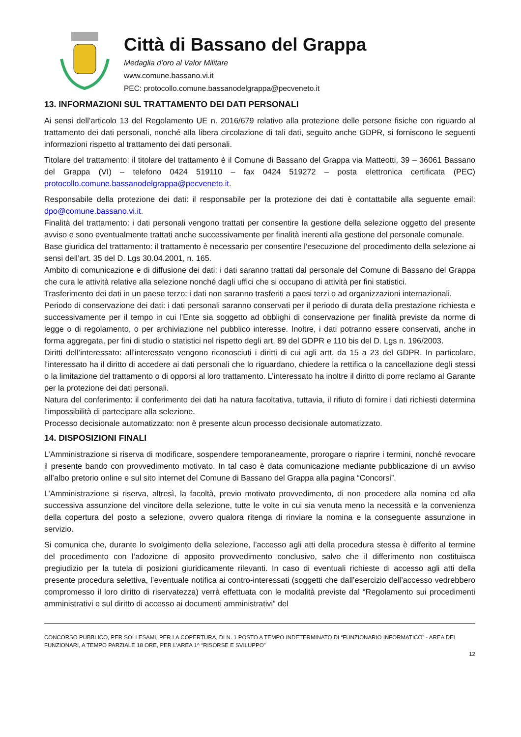Città di Bassano del Grappa
Medaglia d’oro al Valor Militare
www.comune.bassano.vi.it
PEC: protocollo.comune.bassanodelgrappa@pecveneto.it
13. INFORMAZIONI SUL TRATTAMENTO DEI DATI PERSONALI
Ai sensi dell’articolo 13 del Regolamento UE n. 2016/679 relativo alla protezione delle persone fisiche con riguardo al trattamento dei dati personali, nonché alla libera circolazione di tali dati, seguito anche GDPR, si forniscono le seguenti informazioni rispetto al trattamento dei dati personali.
Titolare del trattamento: il titolare del trattamento è il Comune di Bassano del Grappa via Matteotti, 39 – 36061 Bassano del Grappa (VI) – telefono 0424 519110 – fax 0424 519272 – posta elettronica certificata (PEC) protocollo.comune.bassanodelgrappa@pecveneto.it.
Responsabile della protezione dei dati: il responsabile per la protezione dei dati è contattabile alla seguente email: dpo@comune.bassano.vi.it.
Finalità del trattamento: i dati personali vengono trattati per consentire la gestione della selezione oggetto del presente avviso e sono eventualmente trattati anche successivamente per finalità inerenti alla gestione del personale comunale.
Base giuridica del trattamento: il trattamento è necessario per consentire l’esecuzione del procedimento della selezione ai sensi dell’art. 35 del D. Lgs 30.04.2001, n. 165.
Ambito di comunicazione e di diffusione dei dati: i dati saranno trattati dal personale del Comune di Bassano del Grappa che cura le attività relative alla selezione nonché dagli uffici che si occupano di attività per fini statistici.
Trasferimento dei dati in un paese terzo: i dati non saranno trasferiti a paesi terzi o ad organizzazioni internazionali.
Periodo di conservazione dei dati: i dati personali saranno conservati per il periodo di durata della prestazione richiesta e successivamente per il tempo in cui l’Ente sia soggetto ad obblighi di conservazione per finalità previste da norme di legge o di regolamento, o per archiviazione nel pubblico interesse. Inoltre, i dati potranno essere conservati, anche in forma aggregata, per fini di studio o statistici nel rispetto degli art. 89 del GDPR e 110 bis del D. Lgs n. 196/2003.
Diritti dell’interessato: all'interessato vengono riconosciuti i diritti di cui agli artt. da 15 a 23 del GDPR. In particolare, l’interessato ha il diritto di accedere ai dati personali che lo riguardano, chiedere la rettifica o la cancellazione degli stessi o la limitazione del trattamento o di opporsi al loro trattamento. L’interessato ha inoltre il diritto di porre reclamo al Garante per la protezione dei dati personali.
Natura del conferimento: il conferimento dei dati ha natura facoltativa, tuttavia, il rifiuto di fornire i dati richiesti determina l’impossibilità di partecipare alla selezione.
Processo decisionale automatizzato: non è presente alcun processo decisionale automatizzato.
14. DISPOSIZIONI FINALI
L’Amministrazione si riserva di modificare, sospendere temporaneamente, prorogare o riaprire i termini, nonché revocare il presente bando con provvedimento motivato. In tal caso è data comunicazione mediante pubblicazione di un avviso all’albo pretorio online e sul sito internet del Comune di Bassano del Grappa alla pagina “Concorsi”.
L’Amministrazione si riserva, altresì, la facoltà, previo motivato provvedimento, di non procedere alla nomina ed alla successiva assunzione del vincitore della selezione, tutte le volte in cui sia venuta meno la necessità e la convenienza della copertura del posto a selezione, ovvero qualora ritenga di rinviare la nomina e la conseguente assunzione in servizio.
Si comunica che, durante lo svolgimento della selezione, l’accesso agli atti della procedura stessa è differito al termine del procedimento con l’adozione di apposito provvedimento conclusivo, salvo che il differimento non costituisca pregiudizio per la tutela di posizioni giuridicamente rilevanti. In caso di eventuali richieste di accesso agli atti della presente procedura selettiva, l’eventuale notifica ai contro-interessati (soggetti che dall’esercizio dell’accesso vedrebbero compromesso il loro diritto di riservatezza) verrà effettuata con le modalità previste dal “Regolamento sui procedimenti amministrativi e sul diritto di accesso ai documenti amministrativi” del
CONCORSO PUBBLICO, PER SOLI ESAMI, PER LA COPERTURA, DI N. 1 POSTO A TEMPO INDETERMINATO DI “FUNZIONARIO INFORMATICO” - AREA DEI FUNZIONARI, A TEMPO PARZIALE 18 ORE, PER L’AREA 1^ “RISORSE E SVILUPPO”
12